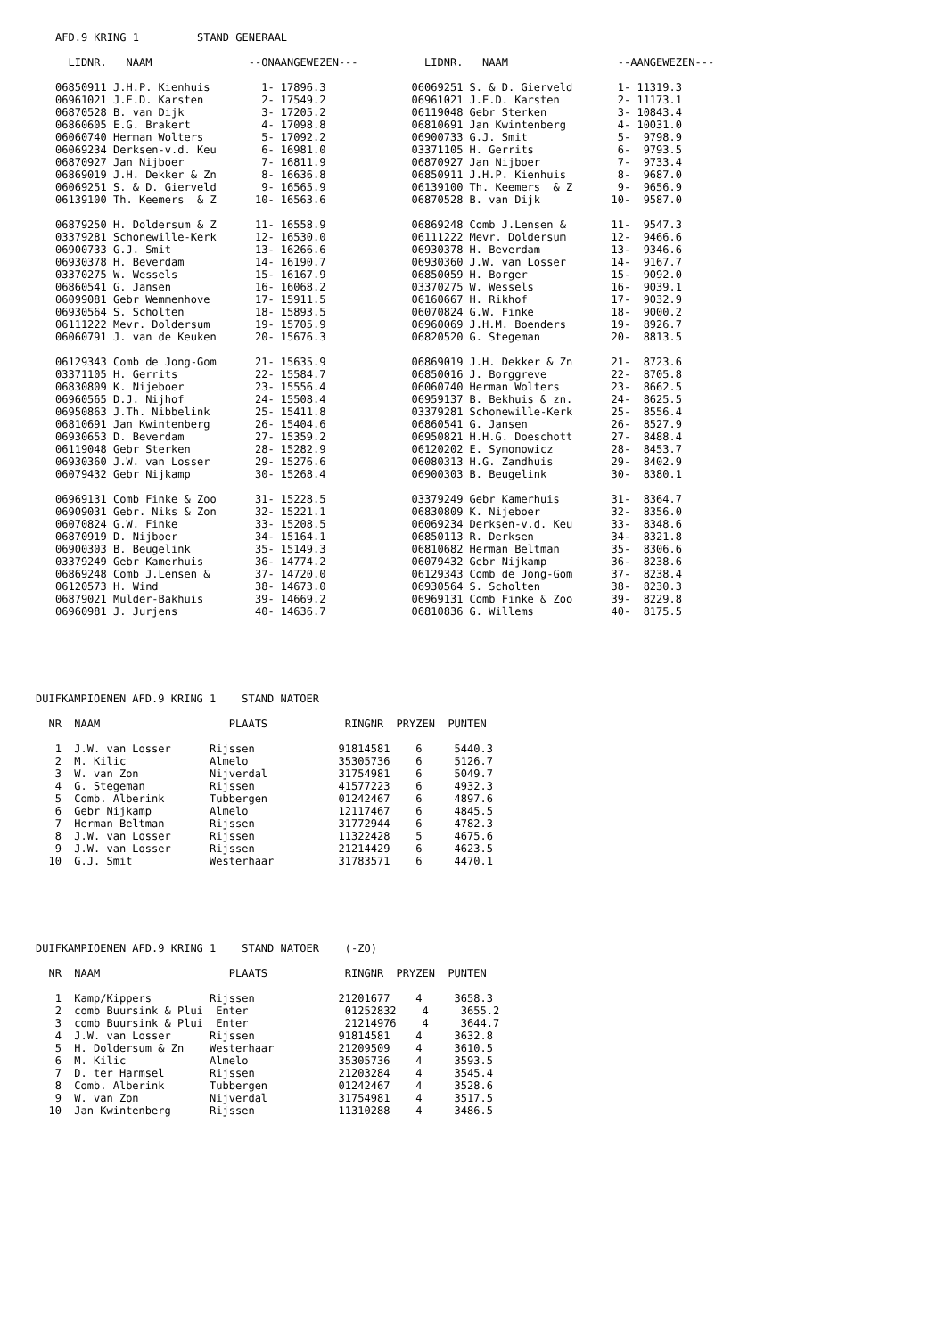AFD.9 KRING 1         STAND GENERAAL
  LIDNR.   NAAM               --ONAANGEWEZEN---

06850911 J.H.P. Kienhuis        1- 17896.3
06961021 J.E.D. Karsten         2- 17549.2
06870528 B. van Dijk            3- 17205.2
06860605 E.G. Brakert           4- 17098.8
06060740 Herman Wolters         5- 17092.2
06069234 Derksen-v.d. Keu       6- 16981.0
06870927 Jan Nijboer            7- 16811.9
06869019 J.H. Dekker & Zn       8- 16636.8
06069251 S. & D. Gierveld       9- 16565.9
06139100 Th. Keemers  & Z      10- 16563.6

06879250 H. Doldersum & Z      11- 16558.9
03379281 Schonewille-Kerk      12- 16530.0
06900733 G.J. Smit             13- 16266.6
06930378 H. Beverdam           14- 16190.7
03370275 W. Wessels            15- 16167.9
06860541 G. Jansen             16- 16068.2
06099081 Gebr Wemmenhove       17- 15911.5
06930564 S. Scholten           18- 15893.5
06111222 Mevr. Doldersum       19- 15705.9
06060791 J. van de Keuken      20- 15676.3

06129343 Comb de Jong-Gom      21- 15635.9
03371105 H. Gerrits            22- 15584.7
06830809 K. Nijeboer           23- 15556.4
06960565 D.J. Nijhof           24- 15508.4
06950863 J.Th. Nibbelink       25- 15411.8
06810691 Jan Kwintenberg       26- 15404.6
06930653 D. Beverdam           27- 15359.2
06119048 Gebr Sterken          28- 15282.9
06930360 J.W. van Losser       29- 15276.6
06079432 Gebr Nijkamp          30- 15268.4

06969131 Comb Finke & Zoo      31- 15228.5
06909031 Gebr. Niks & Zon      32- 15221.1
06070824 G.W. Finke            33- 15208.5
06870919 D. Nijboer            34- 15164.1
06900303 B. Beugelink          35- 15149.3
03379249 Gebr Kamerhuis        36- 14774.2
06869248 Comb J.Lensen &       37- 14720.0
06120573 H. Wind               38- 14673.0
06879021 Mulder-Bakhuis        39- 14669.2
06960981 J. Jurjens            40- 14636.7
  LIDNR.   NAAM                 --AANGEWEZEN---

06069251 S. & D. Gierveld       1- 11319.3
06961021 J.E.D. Karsten         2- 11173.1
06119048 Gebr Sterken           3- 10843.4
06810691 Jan Kwintenberg        4- 10031.0
06900733 G.J. Smit              5-  9798.9
03371105 H. Gerrits             6-  9793.5
06870927 Jan Nijboer            7-  9733.4
06850911 J.H.P. Kienhuis        8-  9687.0
06139100 Th. Keemers  & Z       9-  9656.9
06870528 B. van Dijk           10-  9587.0

06869248 Comb J.Lensen &       11-  9547.3
06111222 Mevr. Doldersum       12-  9466.6
06930378 H. Beverdam           13-  9346.6
06930360 J.W. van Losser       14-  9167.7
06850059 H. Borger             15-  9092.0
03370275 W. Wessels            16-  9039.1
06160667 H. Rikhof             17-  9032.9
06070824 G.W. Finke            18-  9000.2
06960069 J.H.M. Boenders       19-  8926.7
06820520 G. Stegeman           20-  8813.5

06869019 J.H. Dekker & Zn      21-  8723.6
06850016 J. Borggreve          22-  8705.8
06060740 Herman Wolters        23-  8662.5
06959137 B. Bekhuis & zn.      24-  8625.5
03379281 Schonewille-Kerk      25-  8556.4
06860541 G. Jansen             26-  8527.9
06950821 H.H.G. Doeschott      27-  8488.4
06120202 E. Symonowicz         28-  8453.7
06080313 H.G. Zandhuis         29-  8402.9
06900303 B. Beugelink          30-  8380.1

03379249 Gebr Kamerhuis        31-  8364.7
06830809 K. Nijeboer           32-  8356.0
06069234 Derksen-v.d. Keu      33-  8348.6
06850113 R. Derksen            34-  8321.8
06810682 Herman Beltman        35-  8306.6
06079432 Gebr Nijkamp          36-  8238.6
06129343 Comb de Jong-Gom      37-  8238.4
06930564 S. Scholten           38-  8230.3
06969131 Comb Finke & Zoo      39-  8229.8
06810836 G. Willems            40-  8175.5
DUIFKAMPIOENEN AFD.9 KRING 1    STAND NATOER

  NR  NAAM                    PLAATS            RINGNR  PRYZEN  PUNTEN

   1  J.W. van Losser      Rijssen             91814581    6     5440.3
   2  M. Kilic             Almelo              35305736    6     5126.7
   3  W. van Zon           Nijverdal           31754981    6     5049.7
   4  G. Stegeman          Rijssen             41577223    6     4932.3
   5  Comb. Alberink       Tubbergen           01242467    6     4897.6
   6  Gebr Nijkamp         Almelo              12117467    6     4845.5
   7  Herman Beltman       Rijssen             31772944    6     4782.3
   8  J.W. van Losser      Rijssen             11322428    5     4675.6
   9  J.W. van Losser      Rijssen             21214429    6     4623.5
  10  G.J. Smit            Westerhaar          31783571    6     4470.1
DUIFKAMPIOENEN AFD.9 KRING 1    STAND NATOER    (-ZO)

  NR  NAAM                    PLAATS            RINGNR  PRYZEN  PUNTEN

   1  Kamp/Kippers         Rijssen             21201677    4     3658.3
   2  comb Buursink & Plui  Enter               01252832    4     3655.2
   3  comb Buursink & Plui  Enter               21214976    4     3644.7
   4  J.W. van Losser      Rijssen             91814581    4     3632.8
   5  H. Doldersum & Zn    Westerhaar          21209509    4     3610.5
   6  M. Kilic             Almelo              35305736    4     3593.5
   7  D. ter Harmsel       Rijssen             21203284    4     3545.4
   8  Comb. Alberink       Tubbergen           01242467    4     3528.6
   9  W. van Zon           Nijverdal           31754981    4     3517.5
  10  Jan Kwintenberg      Rijssen             11310288    4     3486.5